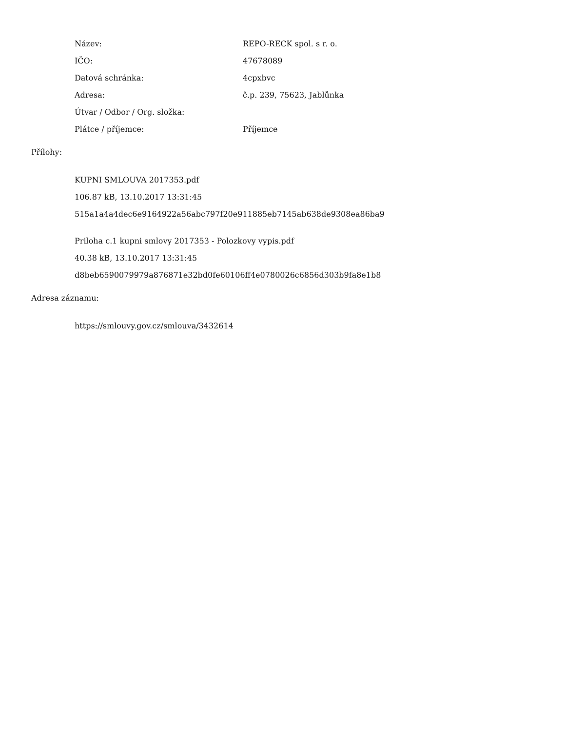| Název: | REPO-RECK spol. s r. o. |
| IČO: | 47678089 |
| Datová schránka: | 4cpxbvc |
| Adresa: | č.p. 239, 75623, Jablůnka |
| Útvar / Odbor / Org. složka: | |
| Plátce / příjemce: | Příjemce |
Přílohy:
KUPNI SMLOUVA 2017353.pdf
106.87 kB, 13.10.2017 13:31:45
515a1a4a4dec6e9164922a56abc797f20e911885eb7145ab638de9308ea86ba9
Priloha c.1 kupni smlovy 2017353 - Polozkovy vypis.pdf
40.38 kB, 13.10.2017 13:31:45
d8beb6590079979a876871e32bd0fe60106ff4e0780026c6856d303b9fa8e1b8
Adresa záznamu:
https://smlouvy.gov.cz/smlouva/3432614